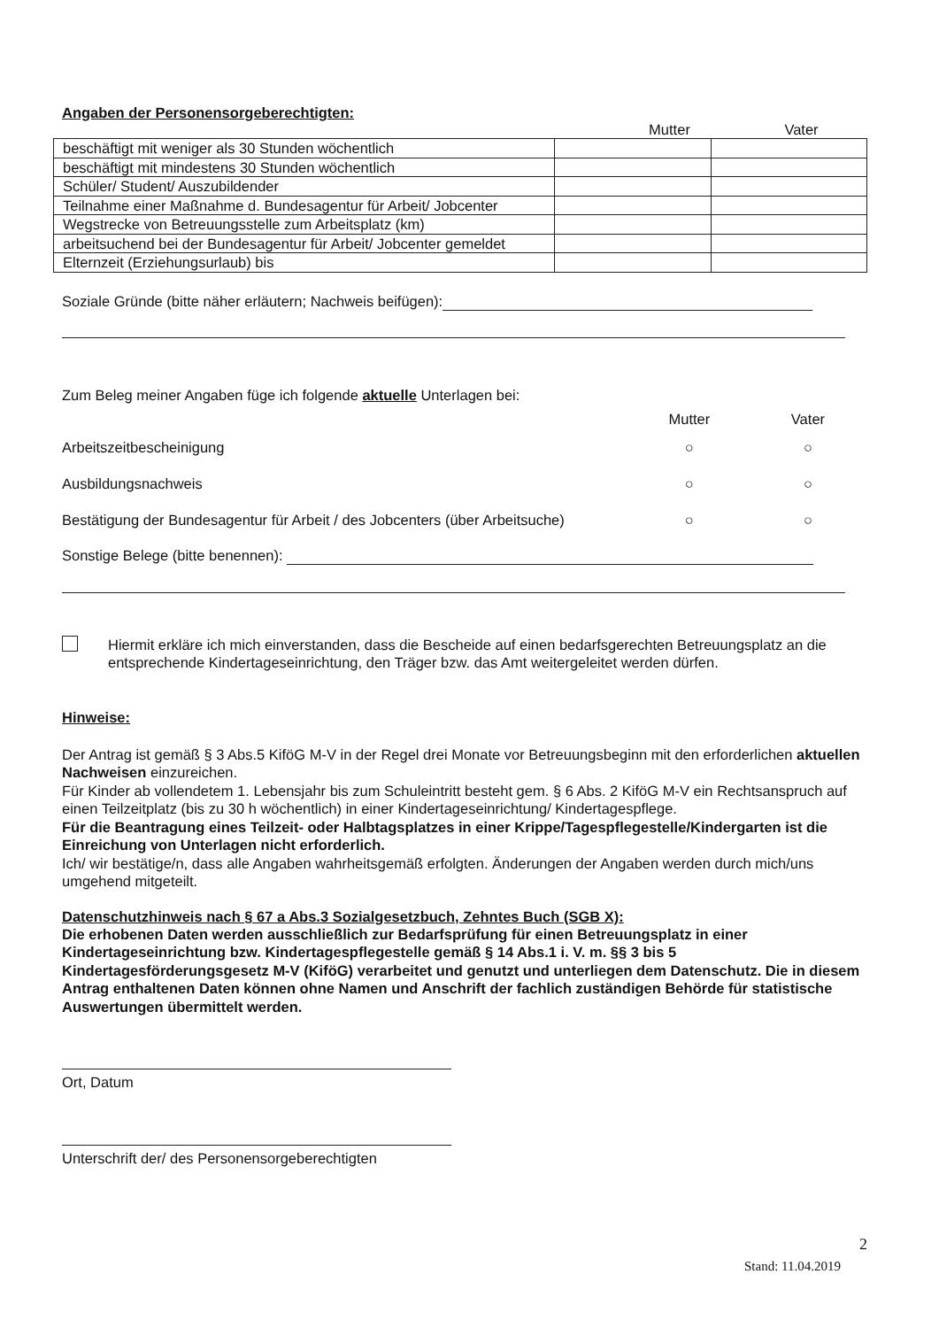Angaben der Personensorgeberechtigten:
Mutter Vater
| beschäftigt mit weniger als 30 Stunden wöchentlich | | |
| beschäftigt mit mindestens 30 Stunden wöchentlich | | |
| Schüler/ Student/ Auszubildender | | |
| Teilnahme einer Maßnahme d. Bundesagentur für Arbeit/ Jobcenter | | |
| Wegstrecke von Betreuungsstelle zum Arbeitsplatz (km) | | |
| arbeitsuchend bei der Bundesagentur für Arbeit/ Jobcenter gemeldet | | |
| Elternzeit (Erziehungsurlaub) bis | | |
Soziale Gründe (bitte näher erläutern; Nachweis beifügen):
Zum Beleg meiner Angaben füge ich folgende aktuelle Unterlagen bei:
Mutter Vater
Arbeitszeitbescheinigung ○ ○
Ausbildungsnachweis ○ ○
Bestätigung der Bundesagentur für Arbeit / des Jobcenters (über Arbeitsuche) ○ ○
Sonstige Belege (bitte benennen):
Hiermit erkläre ich mich einverstanden, dass die Bescheide auf einen bedarfsgerechten Betreuungsplatz an die entsprechende Kindertageseinrichtung, den Träger bzw. das Amt weitergeleitet werden dürfen.
Hinweise:
Der Antrag ist gemäß § 3 Abs.5 KiföG M-V in der Regel drei Monate vor Betreuungsbeginn mit den erforderlichen aktuellen Nachweisen einzureichen.
Für Kinder ab vollendetem 1. Lebensjahr bis zum Schuleintritt besteht gem. § 6 Abs. 2 KiföG M-V ein Rechtsanspruch auf einen Teilzeitplatz (bis zu 30 h wöchentlich) in einer Kindertageseinrichtung/ Kindertagespflege.
Für die Beantragung eines Teilzeit- oder Halbtagsplatzes in einer Krippe/Tagespflegestelle/Kindergarten ist die Einreichung von Unterlagen nicht erforderlich.
Ich/ wir bestätige/n, dass alle Angaben wahrheitsgemäß erfolgten. Änderungen der Angaben werden durch mich/uns umgehend mitgeteilt.
Datenschutzhinweis nach § 67 a Abs.3 Sozialgesetzbuch, Zehntes Buch (SGB X):
Die erhobenen Daten werden ausschließlich zur Bedarfsprüfung für einen Betreuungsplatz in einer Kindertageseinrichtung bzw. Kindertagespflegestelle gemäß § 14 Abs.1 i. V. m. §§ 3 bis 5 Kindertagesförderungsgesetz M-V (KiföG) verarbeitet und genutzt und unterliegen dem Datenschutz. Die in diesem Antrag enthaltenen Daten können ohne Namen und Anschrift der fachlich zuständigen Behörde für statistische Auswertungen übermittelt werden.
Ort, Datum
Unterschrift der/ des Personensorgeberechtigten
2
Stand: 11.04.2019